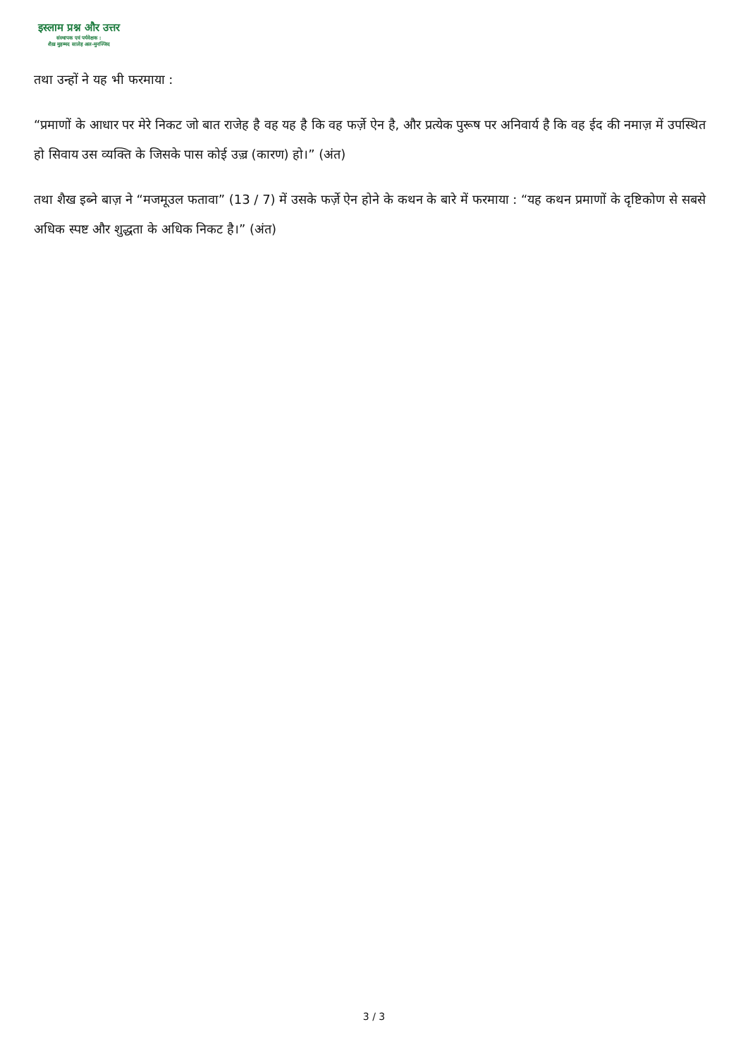इस्लाम प्रश्न और उत्तर
संस्थापक एवं पर्यवेक्षक :
शैख़ मुहम्मद सालेह अल-मुनज्जिद
तथा उन्हों ने यह भी फरमाया :
“प्रमाणों के आधार पर मेरे निकट जो बात राजेह है वह यह है कि वह फर्ज़े ऐन है, और प्रत्येक पुरूष पर अनिवार्य है कि वह ईद की नमाज़ में उपस्थित हो सिवाय उस व्यक्ति के जिसके पास कोई उज़्र (कारण) हो।” (अंत)
तथा शैख इब्ने बाज़ ने “मजमूउल फतावा” (13 / 7) में उसके फर्ज़े ऐन होने के कथन के बारे में फरमाया : “यह कथन प्रमाणों के दृष्टिकोण से सबसे अधिक स्पष्ट और शुद्धता के अधिक निकट है।” (अंत)
3 / 3